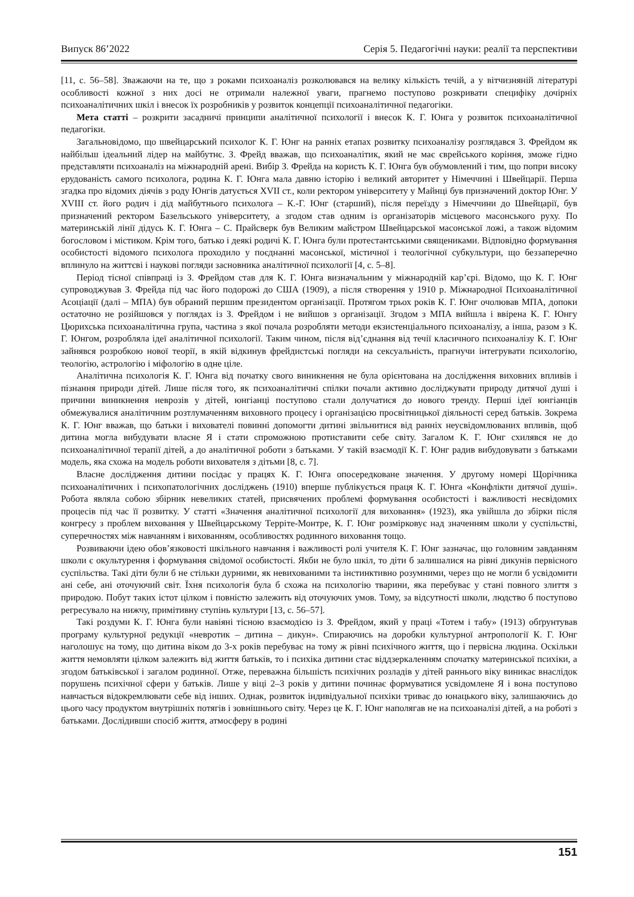Випуск 86’2022 Серія 5. Педагогічні науки: реалії та перспективи
[11, с. 56–58]. Зважаючи на те, що з роками психоаналіз розколювався на велику кількість течій, а у вітчизняній літературі особливості кожної з них досі не отримали належної уваги, прагнемо поступово розкривати специфіку дочірніх психоаналітичних шкіл і внесок їх розробників у розвиток концепції психоаналітичної педагогіки.
Мета статті – розкрити засадничі принципи аналітичної психології і внесок К. Г. Юнга у розвиток психоаналітичної педагогіки.
Загальновідомо, що швейцарський психолог К. Г. Юнг на ранніх етапах розвитку психоаналізу розглядався З. Фрейдом як найбільш ідеальний лідер на майбутнє. З. Фрейд вважав, що психоаналітик, який не має єврейського коріння, зможе гідно представляти психоаналіз на міжнародній арені. Вибір З. Фрейда на користь К. Г. Юнга був обумовлений і тим, що попри високу ерудованість самого психолога, родина К. Г. Юнга мала давню історію і великий авторитет у Німеччині і Швейцарії. Перша згадка про відомих діячів з роду Юнгів датується XVII ст., коли ректором університету у Майнці був призначений доктор Юнг. У XVIII ст. його родич і дід майбутнього психолога – К.-Г. Юнг (старший), після переїзду з Німеччини до Швейцарії, був призначений ректором Базельського університету, а згодом став одним із організаторів місцевого масонського руху. По материнській лінії дідусь К. Г. Юнга – С. Прайсверк був Великим майстром Швейцарської масонської ложі, а також відомим богословом і містиком. Крім того, батько і деякі родичі К. Г. Юнга були протестантськими священиками. Відповідно формування особистості відомого психолога проходило у поєднанні масонської, містичної і теологічної субкультури, що беззаперечно вплинуло на життєві і наукові погляди засновника аналітичної психології [4, с. 5–8].
Період тісної співпраці із З. Фрейдом став для К. Г. Юнга визначальним у міжнародній кар’єрі. Відомо, що К. Г. Юнг супроводжував З. Фрейда під час його подорожі до США (1909), а після створення у 1910 р. Міжнародної Психоаналітичної Асоціації (далі – МПА) був обраний першим президентом організації. Протягом трьох років К. Г. Юнг очолював МПА, допоки остаточно не розійшовся у поглядах із З. Фрейдом і не вийшов з організації. Згодом з МПА вийшла і ввірена К. Г. Юнгу Цюрихська психоаналітична група, частина з якої почала розробляти методи екзистенціального психоаналізу, а інша, разом з К. Г. Юнгом, розробляла ідеї аналітичної психології. Таким чином, після від’єднання від течії класичного психоаналізу К. Г. Юнг зайнявся розробкою нової теорії, в якій відкинув фрейдистські погляди на сексуальність, прагнучи інтегрувати психологію, теологію, астрологію і міфологію в одне ціле.
Аналітична психологія К. Г. Юнга від початку свого виникнення не була орієнтована на дослідження виховних впливів і пізнання природи дітей. Лише після того, як психоаналітичні спілки почали активно досліджувати природу дитячої душі і причини виникнення неврозів у дітей, юнгіанці поступово стали долучатися до нового тренду. Перші ідеї юнгіанців обмежувалися аналітичним розтлумаченням виховного процесу і організацією просвітницької діяльності серед батьків. Зокрема К. Г. Юнг вважав, що батьки і вихователі повинні допомогти дитині звільнитися від ранніх неусвідомлюваних впливів, щоб дитина могла вибудувати власне Я і стати спроможною протиставити себе світу. Загалом К. Г. Юнг схилявся не до психоаналітичної терапії дітей, а до аналітичної роботи з батьками. У такій взаємодії К. Г. Юнг радив вибудовувати з батьками модель, яка схожа на модель роботи вихователя з дітьми [8, с. 7].
Власне дослідження дитини посідає у працях К. Г. Юнга опосередковане значення. У другому номері Щорічника психоаналітичних і психопатологічних досліджень (1910) вперше публікується праця К. Г. Юнга «Конфлікти дитячої душі». Робота являла собою збірник невеликих статей, присвячених проблемі формування особистості і важливості несвідомих процесів під час її розвитку. У статті «Значення аналітичної психології для виховання» (1923), яка увійшла до збірки після конгресу з проблем виховання у Швейцарському Терріте-Монтре, К. Г. Юнг розмірковує над значенням школи у суспільстві, суперечностях між навчанням і вихованням, особливостях родинного виховання тощо.
Розвиваючи ідею обов’язковості шкільного навчання і важливості ролі учителя К. Г. Юнг зазначає, що головним завданням школи є окультурення і формування свідомої особистості. Якби не було шкіл, то діти б залишалися на рівні дикунів первісного суспільства. Такі діти були б не стільки дурними, як невихованими та інстинктивно розумними, через що не могли б усвідомити ані себе, ані оточуючий світ. Їхня психологія була б схожа на психологію тварини, яка перебуває у стані повного злиття з природою. Побут таких істот цілком і повністю залежить від оточуючих умов. Тому, за відсутності школи, людство б поступово регресувало на нижчу, примітивну ступінь культури [13, с. 56–57].
Такі роздуми К. Г. Юнга були навіяні тісною взаємодією із З. Фрейдом, який у праці «Тотем і табу» (1913) обґрунтував програму культурної редукції «невротик – дитина – дикун». Спираючись на доробки культурної антропології К. Г. Юнг наголошує на тому, що дитина віком до 3-х років перебуває на тому ж рівні психічного життя, що і первісна людина. Оскільки життя немовляти цілком залежить від життя батьків, то і психіка дитини стає віддзеркаленням спочатку материнської психіки, а згодом батьківської і загалом родинної. Отже, переважна більшість психічних розладів у дітей раннього віку виникає внаслідок порушень психічної сфери у батьків. Лише у віці 2–3 років у дитини починає формуватися усвідомлене Я і вона поступово навчається відокремлювати себе від інших. Однак, розвиток індивідуальної психіки триває до юнацького віку, залишаючись до цього часу продуктом внутрішніх потягів і зовнішнього світу. Через це К. Г. Юнг наполягав не на психоаналізі дітей, а на роботі з батьками. Дослідивши спосіб життя, атмосферу в родині
151